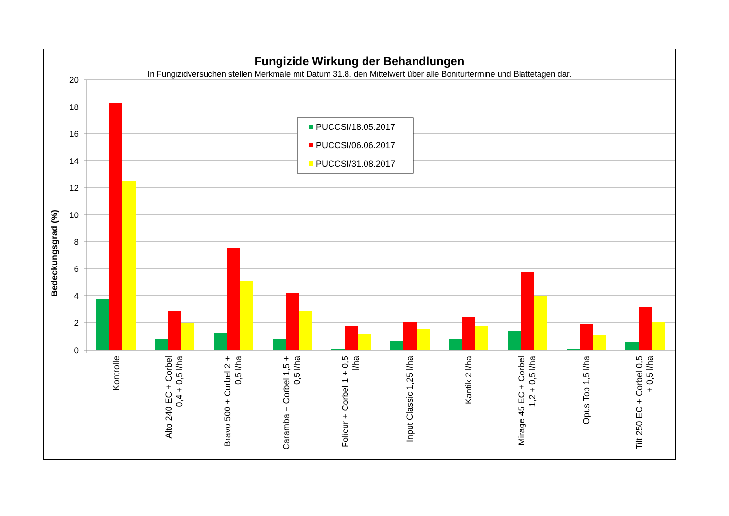Fungizide Wirkung der Behandlungen
In Fungizidversuchen stellen Merkmale mit Datum 31.8. den Mittelwert über alle Boniturtermine und Blattetagen dar.
20
18
16
14
12
10
8
6
4
2
0
Bedeckungsgrad (%)
PUCCSI/18.05.2017
PUCCSI/06.06.2017
PUCCSI/31.08.2017
Kontrolle
Alto 240 EC + Corbel 0,4 + 0,5 l/ha
Bravo 500 + Corbel 2 + 0,5 l/ha
Caramba + Corbel 1,5 + 0,5 l/ha
Folicur + Corbel 1 + 0,5 l/ha
Input Classic 1,25 l/ha
Kantik 2 l/ha
Mirage 45 EC + Corbel 1,2 + 0,5 l/ha
Opus Top 1,5 l/ha
Tilt 250 EC + Corbel 0,5 + 0,5 l/ha